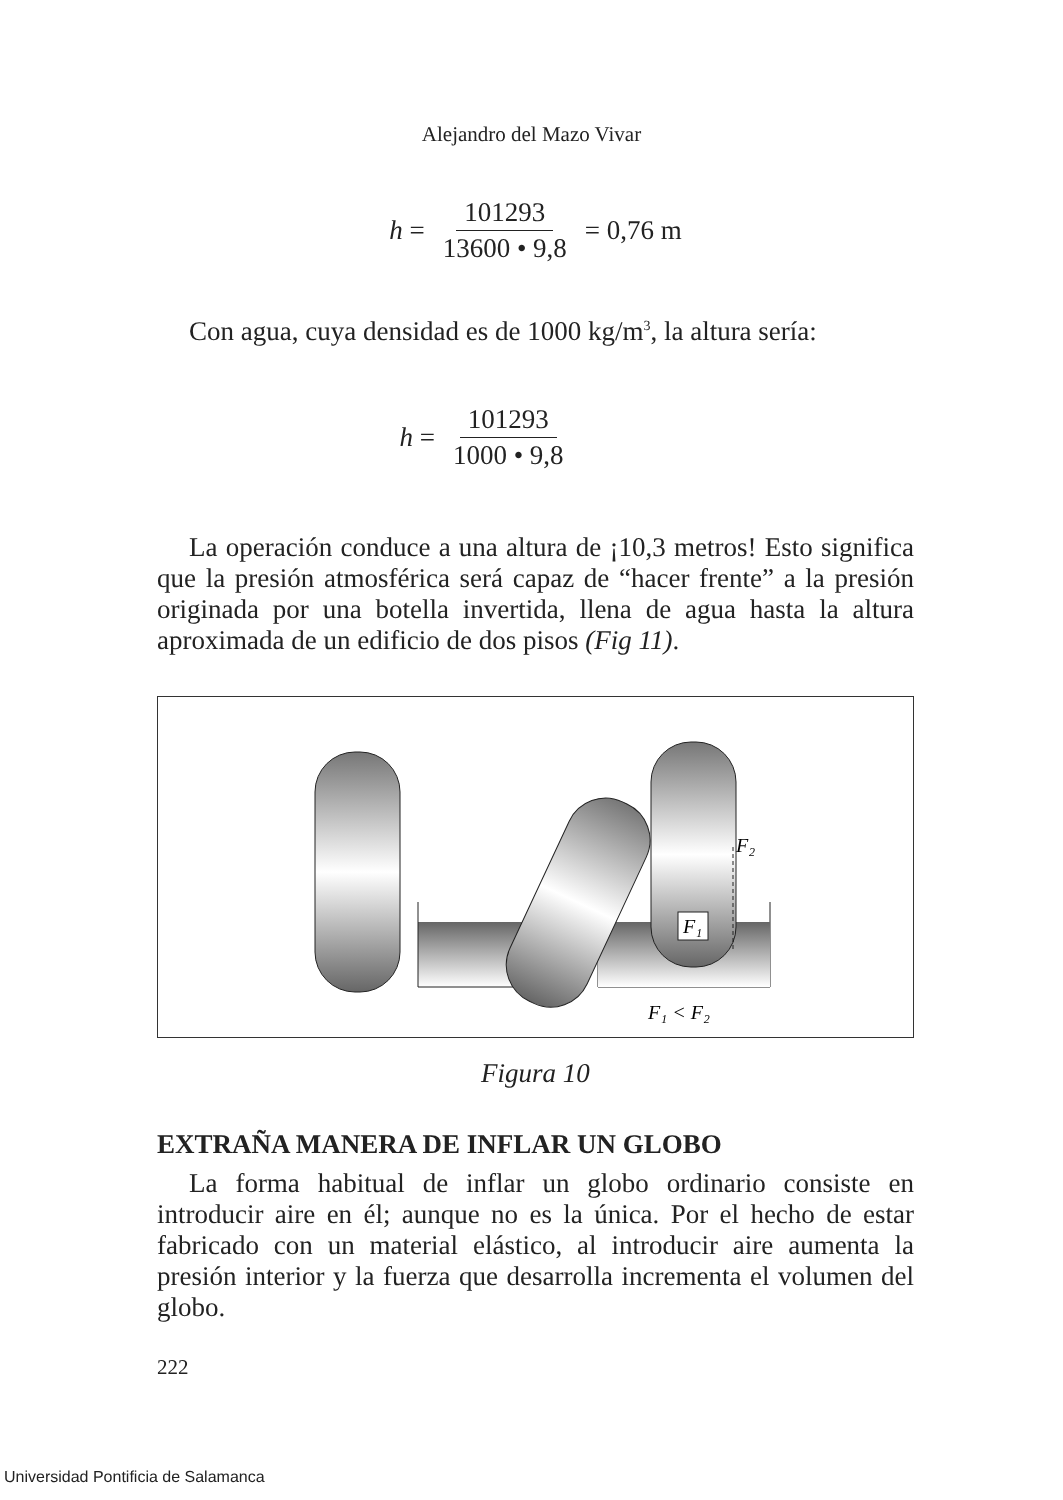Alejandro del Mazo Vivar
h = 101293 13600 • 9,8 = 0,76 m
Con agua, cuya densidad es de 1000 kg/m<sup>3</sup>, la altura sería:
h = 101293 1000 • 9,8
La operación conduce a una altura de ¡10,3 metros! Esto significa que la presión atmosférica será capaz de “hacer frente” a la presión originada por una botella invertida, llena de agua hasta la altura aproximada de un edificio de dos pisos (Fig 11).
F₂
F₁
F₁ < F₂
Figura 10
EXTRAÑA MANERA DE INFLAR UN GLOBO
La forma habitual de inflar un globo ordinario consiste en introducir aire en él; aunque no es la única. Por el hecho de estar fabricado con un material elástico, al introducir aire aumenta la presión interior y la fuerza que desarrolla incrementa el volumen del globo.
222
Universidad Pontificia de Salamanca